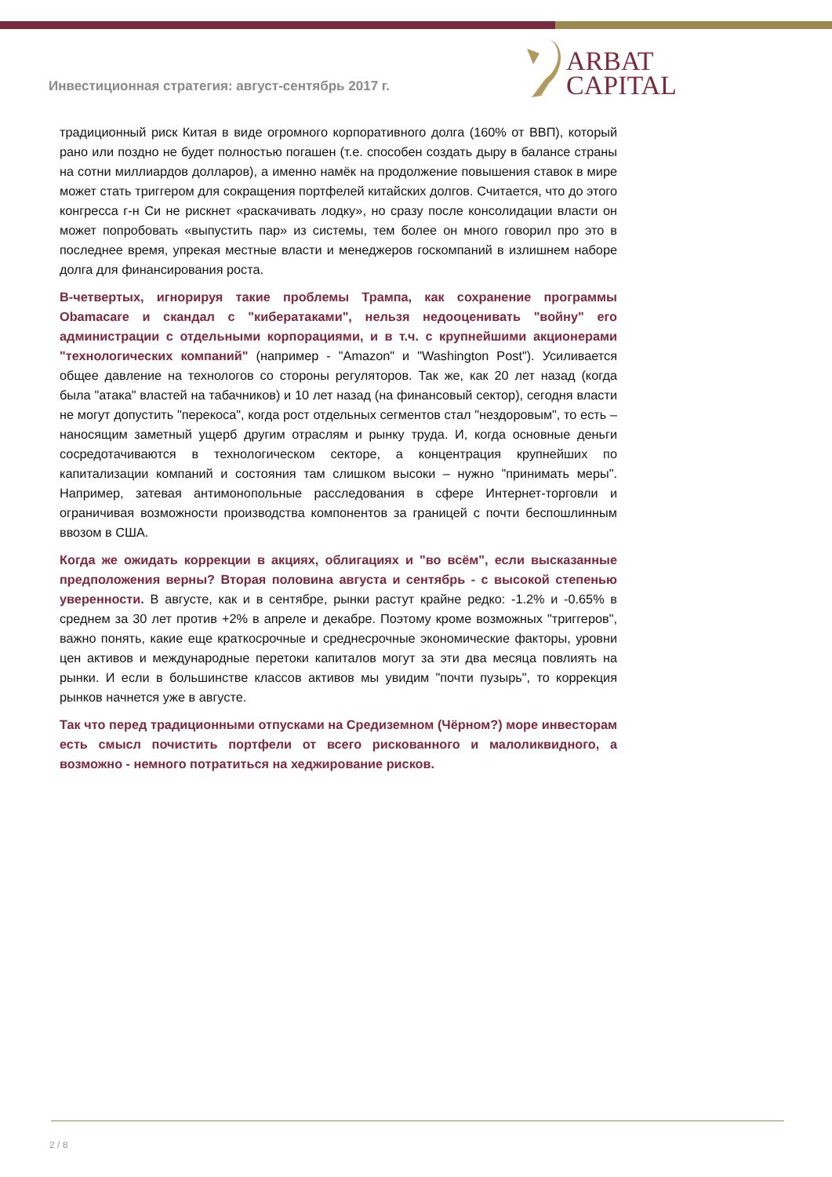Инвестиционная стратегия: август-сентябрь 2017 г.
ARBAT
CAPITAL
традиционный риск Китая в виде огромного корпоративного долга (160% от ВВП), который рано или поздно не будет полностью погашен (т.е. способен создать дыру в балансе страны на сотни миллиардов долларов), а именно намёк на продолжение повышения ставок в мире может стать триггером для сокращения портфелей китайских долгов. Считается, что до этого конгресса г-н Си не рискнет «раскачивать лодку», но сразу после консолидации власти он может попробовать «выпустить пар» из системы, тем более он много говорил про это в последнее время, упрекая местные власти и менеджеров госкомпаний в излишнем наборе долга для финансирования роста.
В-четвертых, игнорируя такие проблемы Трампа, как сохранение программы Obamacare и скандал с "кибератаками", нельзя недооценивать "войну" его администрации с отдельными корпорациями, и в т.ч. с крупнейшими акционерами "технологических компаний" (например - "Amazon" и "Washington Post"). Усиливается общее давление на технологов со стороны регуляторов. Так же, как 20 лет назад (когда была "атака" властей на табачников) и 10 лет назад (на финансовый сектор), сегодня власти не могут допустить "перекоса", когда рост отдельных сегментов стал "нездоровым", то есть – наносящим заметный ущерб другим отраслям и рынку труда. И, когда основные деньги сосредотачиваются в технологическом секторе, а концентрация крупнейших по капитализации компаний и состояния там слишком высоки – нужно "принимать меры". Например, затевая антимонопольные расследования в сфере Интернет-торговли и ограничивая возможности производства компонентов за границей с почти беспошлинным ввозом в США.
Когда же ожидать коррекции в акциях, облигациях и "во всём", если высказанные предположения верны? Вторая половина августа и сентябрь - с высокой степенью уверенности. В августе, как и в сентябре, рынки растут крайне редко: -1.2% и -0.65% в среднем за 30 лет против +2% в апреле и декабре. Поэтому кроме возможных "триггеров", важно понять, какие еще краткосрочные и среднесрочные экономические факторы, уровни цен активов и международные перетоки капиталов могут за эти два месяца повлиять на рынки. И если в большинстве классов активов мы увидим "почти пузырь", то коррекция рынков начнется уже в августе.
Так что перед традиционными отпусками на Средиземном (Чёрном?) море инвесторам есть смысл почистить портфели от всего рискованного и малоликвидного, а возможно - немного потратиться на хеджирование рисков.
2 / 8